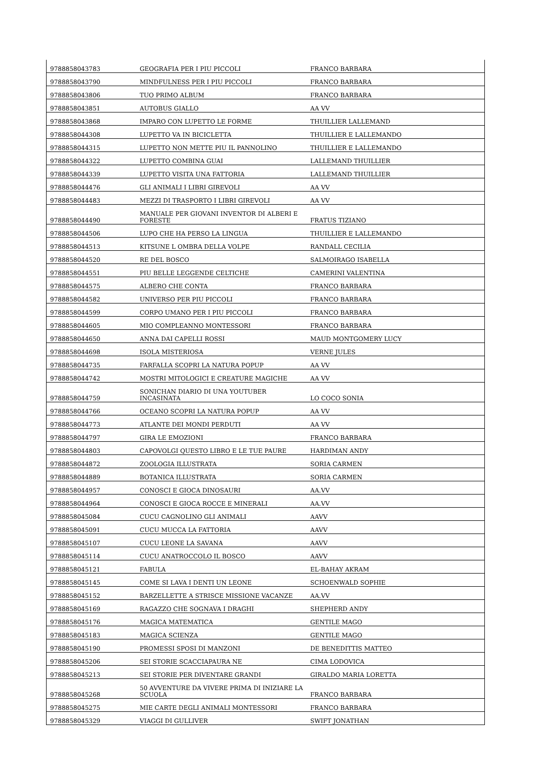| 9788858043783 | GEOGRAFIA PER I PIU PICCOLI | FRANCO BARBARA |
| 9788858043790 | MINDFULNESS PER I PIU PICCOLI | FRANCO BARBARA |
| 9788858043806 | TUO PRIMO ALBUM | FRANCO BARBARA |
| 9788858043851 | AUTOBUS GIALLO | AA VV |
| 9788858043868 | IMPARO CON LUPETTO LE FORME | THUILLIER LALLEMAND |
| 9788858044308 | LUPETTO VA IN BICICLETTA | THUILLIER E LALLEMANDO |
| 9788858044315 | LUPETTO NON METTE PIU IL PANNOLINO | THUILLIER E LALLEMANDO |
| 9788858044322 | LUPETTO COMBINA GUAI | LALLEMAND THUILLIER |
| 9788858044339 | LUPETTO VISITA UNA FATTORIA | LALLEMAND THUILLIER |
| 9788858044476 | GLI ANIMALI I LIBRI GIREVOLI | AA VV |
| 9788858044483 | MEZZI DI TRASPORTO I LIBRI GIREVOLI | AA VV |
| 9788858044490 | MANUALE PER GIOVANI INVENTOR DI ALBERI E FORESTE | FRATUS TIZIANO |
| 9788858044506 | LUPO CHE HA PERSO LA LINGUA | THUILLIER E LALLEMANDO |
| 9788858044513 | KITSUNE L OMBRA DELLA VOLPE | RANDALL CECILIA |
| 9788858044520 | RE DEL BOSCO | SALMOIRAGO ISABELLA |
| 9788858044551 | PIU BELLE LEGGENDE CELTICHE | CAMERINI VALENTINA |
| 9788858044575 | ALBERO CHE CONTA | FRANCO BARBARA |
| 9788858044582 | UNIVERSO PER PIU PICCOLI | FRANCO BARBARA |
| 9788858044599 | CORPO UMANO PER I PIU PICCOLI | FRANCO BARBARA |
| 9788858044605 | MIO COMPLEANNO MONTESSORI | FRANCO BARBARA |
| 9788858044650 | ANNA DAI CAPELLI ROSSI | MAUD MONTGOMERY LUCY |
| 9788858044698 | ISOLA MISTERIOSA | VERNE JULES |
| 9788858044735 | FARFALLA SCOPRI LA NATURA POPUP | AA VV |
| 9788858044742 | MOSTRI MITOLOGICI E CREATURE MAGICHE | AA VV |
| 9788858044759 | SONICHAN DIARIO DI UNA YOUTUBER INCASINATA | LO COCO SONIA |
| 9788858044766 | OCEANO SCOPRI LA NATURA POPUP | AA VV |
| 9788858044773 | ATLANTE DEI MONDI PERDUTI | AA VV |
| 9788858044797 | GIRA LE EMOZIONI | FRANCO BARBARA |
| 9788858044803 | CAPOVOLGI QUESTO LIBRO E LE TUE PAURE | HARDIMAN ANDY |
| 9788858044872 | ZOOLOGIA ILLUSTRATA | SORIA CARMEN |
| 9788858044889 | BOTANICA ILLUSTRATA | SORIA CARMEN |
| 9788858044957 | CONOSCI E GIOCA DINOSAURI | AA.VV |
| 9788858044964 | CONOSCI E GIOCA ROCCE E MINERALI | AA.VV |
| 9788858045084 | CUCU CAGNOLINO GLI ANIMALI | AAVV |
| 9788858045091 | CUCU MUCCA LA FATTORIA | AAVV |
| 9788858045107 | CUCU LEONE LA SAVANA | AAVV |
| 9788858045114 | CUCU ANATROCCOLO IL BOSCO | AAVV |
| 9788858045121 | FABULA | EL-BAHAY AKRAM |
| 9788858045145 | COME SI LAVA I DENTI UN LEONE | SCHOENWALD SOPHIE |
| 9788858045152 | BARZELLETTE A STRISCE MISSIONE VACANZE | AA.VV |
| 9788858045169 | RAGAZZO CHE SOGNAVA I DRAGHI | SHEPHERD ANDY |
| 9788858045176 | MAGICA MATEMATICA | GENTILE MAGO |
| 9788858045183 | MAGICA SCIENZA | GENTILE MAGO |
| 9788858045190 | PROMESSI SPOSI DI MANZONI | DE BENEDITTIS MATTEO |
| 9788858045206 | SEI STORIE SCACCIAPAURA NE | CIMA LODOVICA |
| 9788858045213 | SEI STORIE PER DIVENTARE GRANDI | GIRALDO MARIA LORETTA |
| 9788858045268 | 50 AVVENTURE DA VIVERE PRIMA DI INIZIARE LA SCUOLA | FRANCO BARBARA |
| 9788858045275 | MIE CARTE DEGLI ANIMALI MONTESSORI | FRANCO BARBARA |
| 9788858045329 | VIAGGI DI GULLIVER | SWIFT JONATHAN |